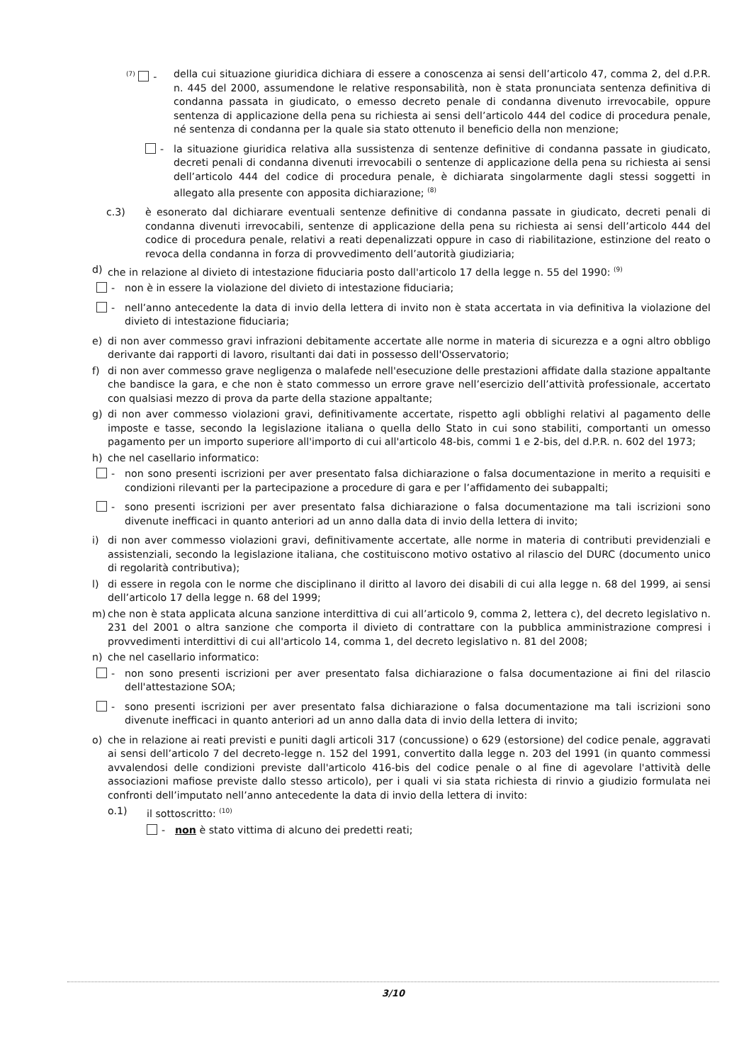<sup>(7)</sup> - della cui situazione giuridica dichiara di essere a conoscenza ai sensi dell’articolo 47, comma 2, del d.P.R. n. 445 del 2000, assumendone le relative responsabilità, non è stata pronunciata sentenza definitiva di condanna passata in giudicato, o emesso decreto penale di condanna divenuto irrevocabile, oppure sentenza di applicazione della pena su richiesta ai sensi dell’articolo 444 del codice di procedura penale, né sentenza di condanna per la quale sia stato ottenuto il beneficio della non menzione;
- la situazione giuridica relativa alla sussistenza di sentenze definitive di condanna passate in giudicato, decreti penali di condanna divenuti irrevocabili o sentenze di applicazione della pena su richiesta ai sensi dell’articolo 444 del codice di procedura penale, è dichiarata singolarmente dagli stessi soggetti in allegato alla presente con apposita dichiarazione; <sup>(8)</sup>
c.3) è esonerato dal dichiarare eventuali sentenze definitive di condanna passate in giudicato, decreti penali di condanna divenuti irrevocabili, sentenze di applicazione della pena su richiesta ai sensi dell’articolo 444 del codice di procedura penale, relativi a reati depenalizzati oppure in caso di riabilitazione, estinzione del reato o revoca della condanna in forza di provvedimento dell’autorità giudiziaria;
d) che in relazione al divieto di intestazione fiduciaria posto dall'articolo 17 della legge n. 55 del 1990: <sup>(9)</sup>
- non è in essere la violazione del divieto di intestazione fiduciaria;
- nell’anno antecedente la data di invio della lettera di invito non è stata accertata in via definitiva la violazione del divieto di intestazione fiduciaria;
e) di non aver commesso gravi infrazioni debitamente accertate alle norme in materia di sicurezza e a ogni altro obbligo derivante dai rapporti di lavoro, risultanti dai dati in possesso dell'Osservatorio;
f) di non aver commesso grave negligenza o malafede nell'esecuzione delle prestazioni affidate dalla stazione appaltante che bandisce la gara, e che non è stato commesso un errore grave nell’esercizio dell’attività professionale, accertato con qualsiasi mezzo di prova da parte della stazione appaltante;
g) di non aver commesso violazioni gravi, definitivamente accertate, rispetto agli obblighi relativi al pagamento delle imposte e tasse, secondo la legislazione italiana o quella dello Stato in cui sono stabiliti, comportanti un omesso pagamento per un importo superiore all'importo di cui all'articolo 48-bis, commi 1 e 2-bis, del d.P.R. n. 602 del 1973;
h) che nel casellario informatico:
- non sono presenti iscrizioni per aver presentato falsa dichiarazione o falsa documentazione in merito a requisiti e condizioni rilevanti per la partecipazione a procedure di gara e per l’affidamento dei subappalti;
- sono presenti iscrizioni per aver presentato falsa dichiarazione o falsa documentazione ma tali iscrizioni sono divenute inefficaci in quanto anteriori ad un anno dalla data di invio della lettera di invito;
i) di non aver commesso violazioni gravi, definitivamente accertate, alle norme in materia di contributi previdenziali e assistenziali, secondo la legislazione italiana, che costituiscono motivo ostativo al rilascio del DURC (documento unico di regolarità contributiva);
l) di essere in regola con le norme che disciplinano il diritto al lavoro dei disabili di cui alla legge n. 68 del 1999, ai sensi dell’articolo 17 della legge n. 68 del 1999;
m) che non è stata applicata alcuna sanzione interdittiva di cui all’articolo 9, comma 2, lettera c), del decreto legislativo n. 231 del 2001 o altra sanzione che comporta il divieto di contrattare con la pubblica amministrazione compresi i provvedimenti interdittivi di cui all'articolo 14, comma 1, del decreto legislativo n. 81 del 2008;
n) che nel casellario informatico:
- non sono presenti iscrizioni per aver presentato falsa dichiarazione o falsa documentazione ai fini del rilascio dell'attestazione SOA;
- sono presenti iscrizioni per aver presentato falsa dichiarazione o falsa documentazione ma tali iscrizioni sono divenute inefficaci in quanto anteriori ad un anno dalla data di invio della lettera di invito;
o) che in relazione ai reati previsti e puniti dagli articoli 317 (concussione) o 629 (estorsione) del codice penale, aggravati ai sensi dell’articolo 7 del decreto-legge n. 152 del 1991, convertito dalla legge n. 203 del 1991 (in quanto commessi avvalendosi delle condizioni previste dall'articolo 416-bis del codice penale o al fine di agevolare l'attività delle associazioni mafiose previste dallo stesso articolo), per i quali vi sia stata richiesta di rinvio a giudizio formulata nei confronti dell’imputato nell’anno antecedente la data di invio della lettera di invito:
o.1) il sottoscritto: <sup>(10)</sup>
- non è stato vittima di alcuno dei predetti reati;
3/10